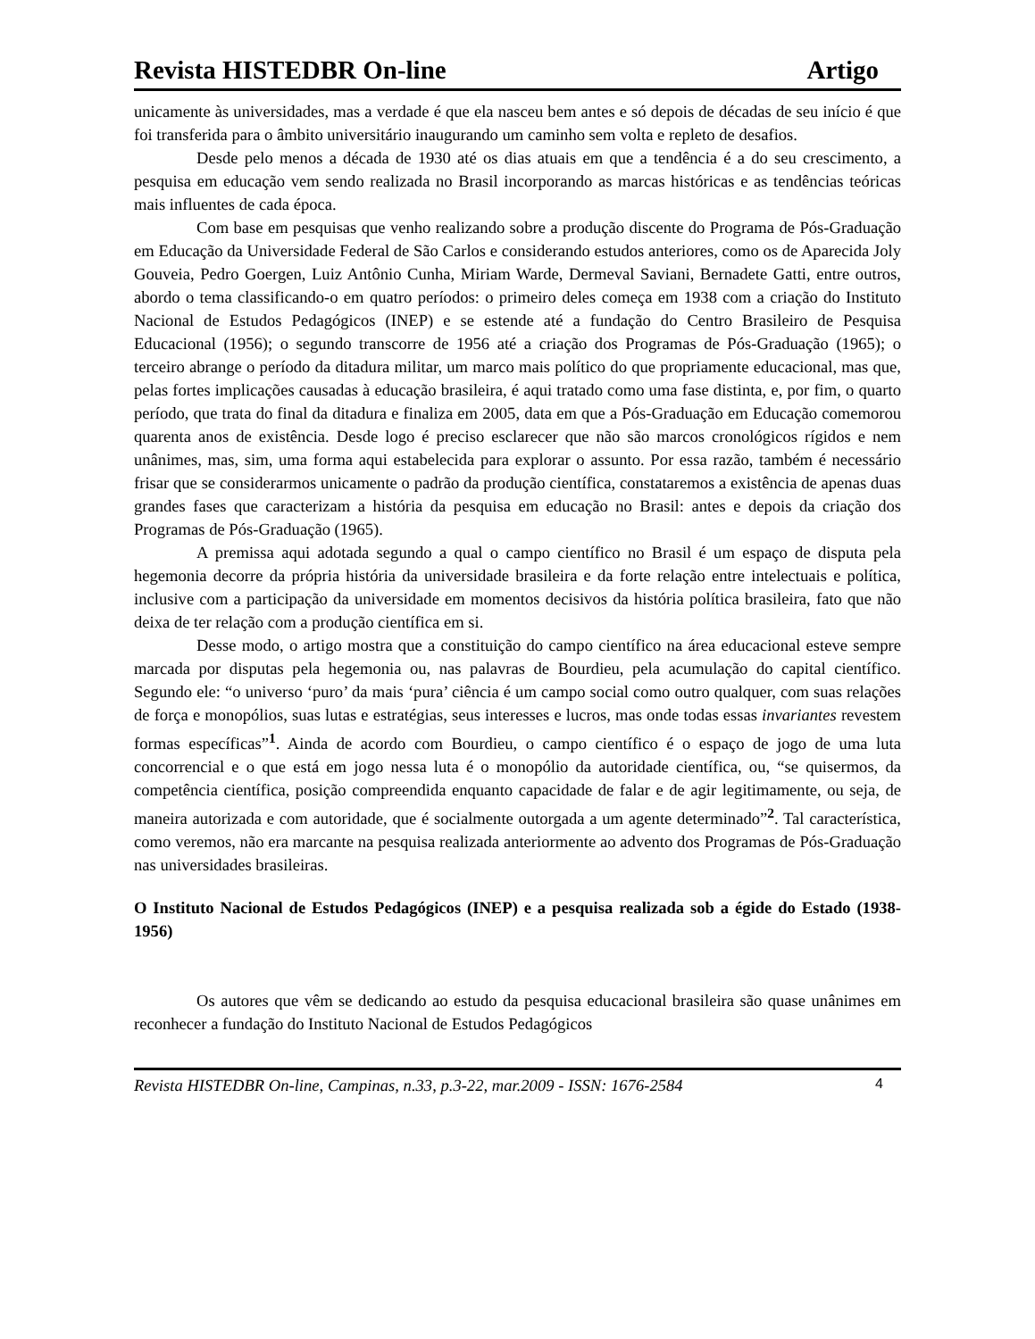Revista HISTEDBR On-line Artigo
unicamente às universidades, mas a verdade é que ela nasceu bem antes e só depois de décadas de seu início é que foi transferida para o âmbito universitário inaugurando um caminho sem volta e repleto de desafios.
Desde pelo menos a década de 1930 até os dias atuais em que a tendência é a do seu crescimento, a pesquisa em educação vem sendo realizada no Brasil incorporando as marcas históricas e as tendências teóricas mais influentes de cada época.
Com base em pesquisas que venho realizando sobre a produção discente do Programa de Pós-Graduação em Educação da Universidade Federal de São Carlos e considerando estudos anteriores, como os de Aparecida Joly Gouveia, Pedro Goergen, Luiz Antônio Cunha, Miriam Warde, Dermeval Saviani, Bernadete Gatti, entre outros, abordo o tema classificando-o em quatro períodos: o primeiro deles começa em 1938 com a criação do Instituto Nacional de Estudos Pedagógicos (INEP) e se estende até a fundação do Centro Brasileiro de Pesquisa Educacional (1956); o segundo transcorre de 1956 até a criação dos Programas de Pós-Graduação (1965); o terceiro abrange o período da ditadura militar, um marco mais político do que propriamente educacional, mas que, pelas fortes implicações causadas à educação brasileira, é aqui tratado como uma fase distinta, e, por fim, o quarto período, que trata do final da ditadura e finaliza em 2005, data em que a Pós-Graduação em Educação comemorou quarenta anos de existência. Desde logo é preciso esclarecer que não são marcos cronológicos rígidos e nem unânimes, mas, sim, uma forma aqui estabelecida para explorar o assunto. Por essa razão, também é necessário frisar que se considerarmos unicamente o padrão da produção científica, constataremos a existência de apenas duas grandes fases que caracterizam a história da pesquisa em educação no Brasil: antes e depois da criação dos Programas de Pós-Graduação (1965).
A premissa aqui adotada segundo a qual o campo científico no Brasil é um espaço de disputa pela hegemonia decorre da própria história da universidade brasileira e da forte relação entre intelectuais e política, inclusive com a participação da universidade em momentos decisivos da história política brasileira, fato que não deixa de ter relação com a produção científica em si.
Desse modo, o artigo mostra que a constituição do campo científico na área educacional esteve sempre marcada por disputas pela hegemonia ou, nas palavras de Bourdieu, pela acumulação do capital científico. Segundo ele: “o universo ‘puro’ da mais ‘pura’ ciência é um campo social como outro qualquer, com suas relações de força e monopólios, suas lutas e estratégias, seus interesses e lucros, mas onde todas essas invariantes revestem formas específicas”<sup>1</sup>. Ainda de acordo com Bourdieu, o campo científico é o espaço de jogo de uma luta concorrencial e o que está em jogo nessa luta é o monopólio da autoridade científica, ou, “se quisermos, da competência científica, posição compreendida enquanto capacidade de falar e de agir legitimamente, ou seja, de maneira autorizada e com autoridade, que é socialmente outorgada a um agente determinado”<sup>2</sup>. Tal característica, como veremos, não era marcante na pesquisa realizada anteriormente ao advento dos Programas de Pós-Graduação nas universidades brasileiras.
O Instituto Nacional de Estudos Pedagógicos (INEP) e a pesquisa realizada sob a égide do Estado (1938-1956)
Os autores que vêm se dedicando ao estudo da pesquisa educacional brasileira são quase unânimes em reconhecer a fundação do Instituto Nacional de Estudos Pedagógicos
Revista HISTEDBR On-line, Campinas, n.33, p.3-22, mar.2009 - ISSN: 1676-2584 4